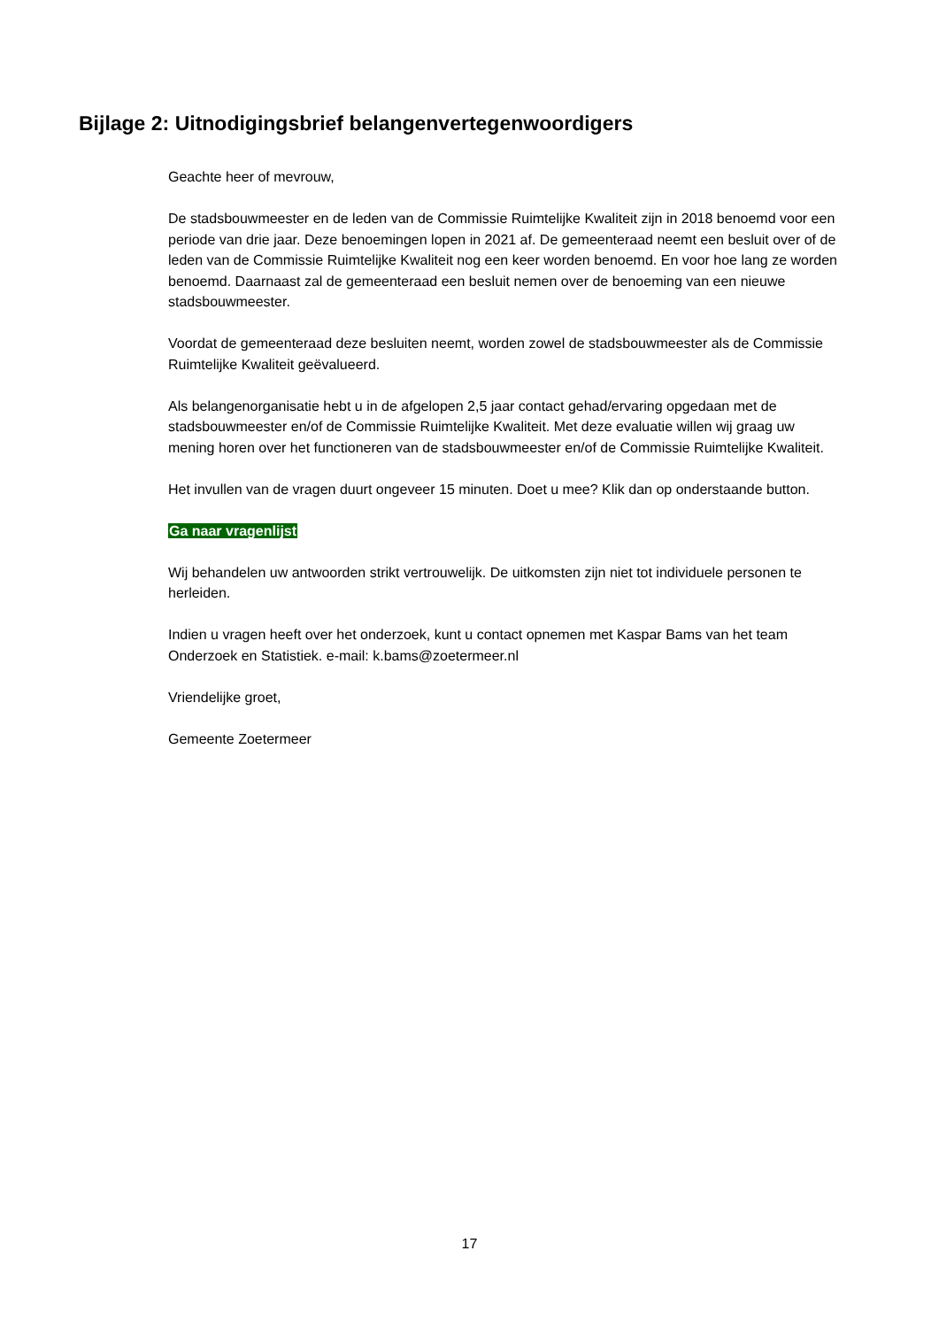Bijlage 2: Uitnodigingsbrief belangenvertegenwoordigers
Geachte heer of mevrouw,
De stadsbouwmeester en de leden van de Commissie Ruimtelijke Kwaliteit zijn in 2018 benoemd voor een periode van drie jaar. Deze benoemingen lopen in 2021 af. De gemeenteraad neemt een besluit over of de leden van de Commissie Ruimtelijke Kwaliteit nog een keer worden benoemd. En voor hoe lang ze worden benoemd. Daarnaast zal de gemeenteraad een besluit nemen over de benoeming van een nieuwe stadsbouwmeester.
Voordat de gemeenteraad deze besluiten neemt, worden zowel de stadsbouwmeester als de Commissie Ruimtelijke Kwaliteit geëvalueerd.
Als belangenorganisatie hebt u in de afgelopen 2,5 jaar contact gehad/ervaring opgedaan met de stadsbouwmeester en/of de Commissie Ruimtelijke Kwaliteit. Met deze evaluatie willen wij graag uw mening horen over het functioneren van de stadsbouwmeester en/of de Commissie Ruimtelijke Kwaliteit.
Het invullen van de vragen duurt ongeveer 15 minuten. Doet u mee? Klik dan op onderstaande button.
Ga naar vragenlijst
Wij behandelen uw antwoorden strikt vertrouwelijk. De uitkomsten zijn niet tot individuele personen te herleiden.
Indien u vragen heeft over het onderzoek, kunt u contact opnemen met Kaspar Bams van het team Onderzoek en Statistiek. e-mail: k.bams@zoetermeer.nl
Vriendelijke groet,
Gemeente Zoetermeer
17